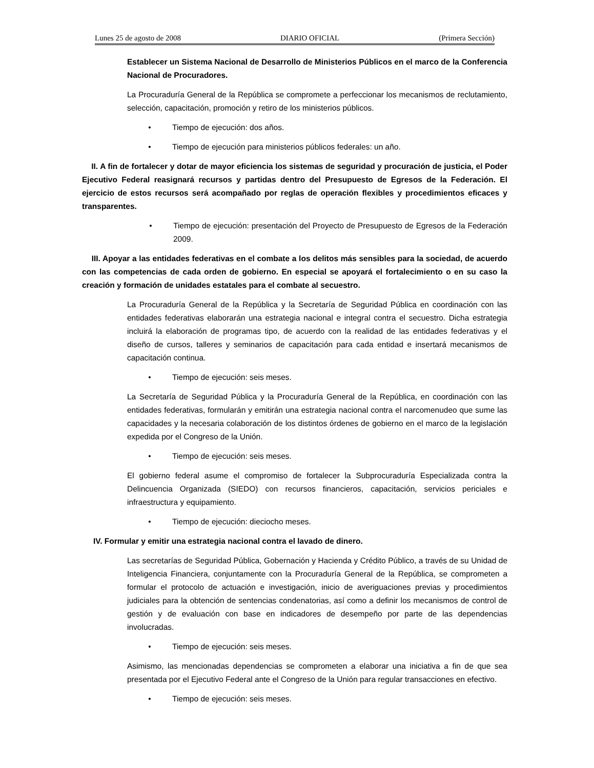Lunes 25 de agosto de 2008 DIARIO OFICIAL (Primera Sección)
Establecer un Sistema Nacional de Desarrollo de Ministerios Públicos en el marco de la Conferencia Nacional de Procuradores.
La Procuraduría General de la República se compromete a perfeccionar los mecanismos de reclutamiento, selección, capacitación, promoción y retiro de los ministerios públicos.
• Tiempo de ejecución: dos años.
• Tiempo de ejecución para ministerios públicos federales: un año.
II. A fin de fortalecer y dotar de mayor eficiencia los sistemas de seguridad y procuración de justicia, el Poder Ejecutivo Federal reasignará recursos y partidas dentro del Presupuesto de Egresos de la Federación. El ejercicio de estos recursos será acompañado por reglas de operación flexibles y procedimientos eficaces y transparentes.
• Tiempo de ejecución: presentación del Proyecto de Presupuesto de Egresos de la Federación 2009.
III. Apoyar a las entidades federativas en el combate a los delitos más sensibles para la sociedad, de acuerdo con las competencias de cada orden de gobierno. En especial se apoyará el fortalecimiento o en su caso la creación y formación de unidades estatales para el combate al secuestro.
La Procuraduría General de la República y la Secretaría de Seguridad Pública en coordinación con las entidades federativas elaborarán una estrategia nacional e integral contra el secuestro. Dicha estrategia incluirá la elaboración de programas tipo, de acuerdo con la realidad de las entidades federativas y el diseño de cursos, talleres y seminarios de capacitación para cada entidad e insertará mecanismos de capacitación continua.
• Tiempo de ejecución: seis meses.
La Secretaría de Seguridad Pública y la Procuraduría General de la República, en coordinación con las entidades federativas, formularán y emitirán una estrategia nacional contra el narcomenudeo que sume las capacidades y la necesaria colaboración de los distintos órdenes de gobierno en el marco de la legislación expedida por el Congreso de la Unión.
• Tiempo de ejecución: seis meses.
El gobierno federal asume el compromiso de fortalecer la Subprocuraduría Especializada contra la Delincuencia Organizada (SIEDO) con recursos financieros, capacitación, servicios periciales e infraestructura y equipamiento.
• Tiempo de ejecución: dieciocho meses.
IV. Formular y emitir una estrategia nacional contra el lavado de dinero.
Las secretarías de Seguridad Pública, Gobernación y Hacienda y Crédito Público, a través de su Unidad de Inteligencia Financiera, conjuntamente con la Procuraduría General de la República, se comprometen a formular el protocolo de actuación e investigación, inicio de averiguaciones previas y procedimientos judiciales para la obtención de sentencias condenatorias, así como a definir los mecanismos de control de gestión y de evaluación con base en indicadores de desempeño por parte de las dependencias involucradas.
• Tiempo de ejecución: seis meses.
Asimismo, las mencionadas dependencias se comprometen a elaborar una iniciativa a fin de que sea presentada por el Ejecutivo Federal ante el Congreso de la Unión para regular transacciones en efectivo.
• Tiempo de ejecución: seis meses.